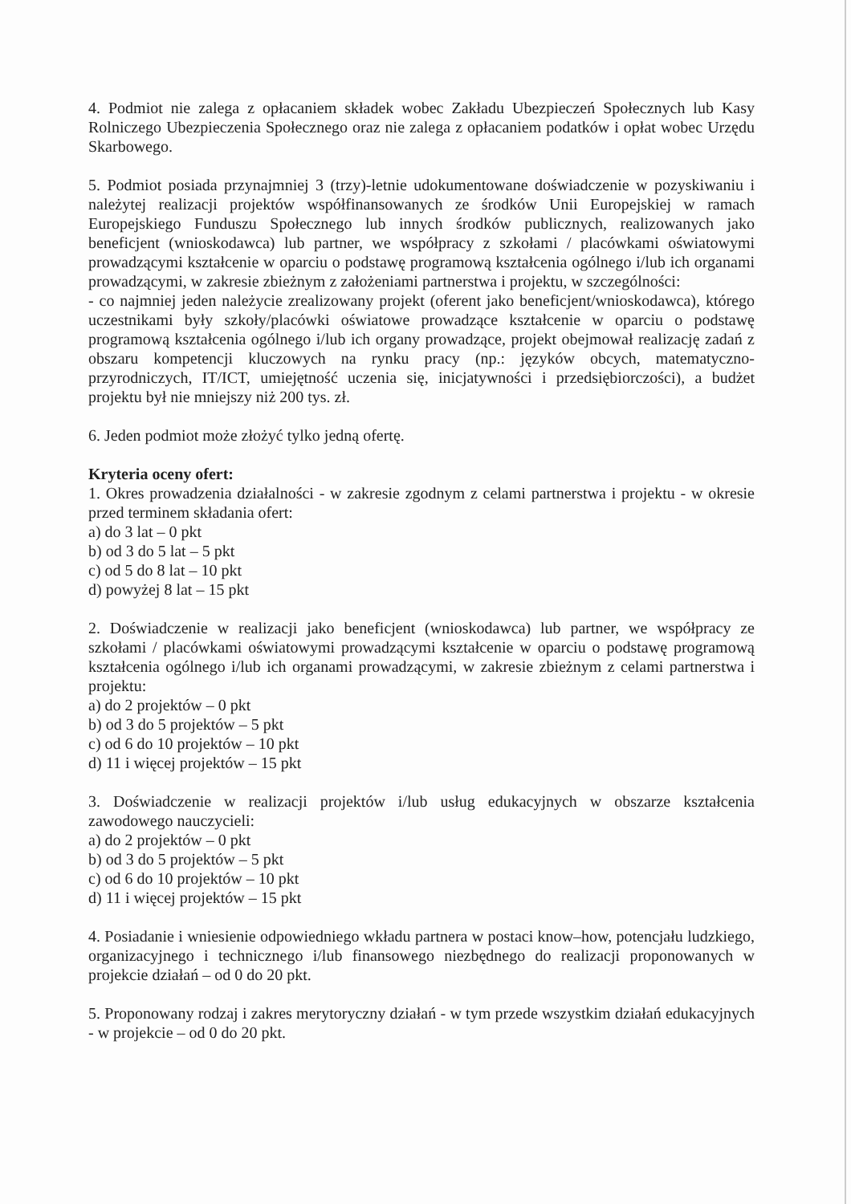4. Podmiot nie zalega z opłacaniem składek wobec Zakładu Ubezpieczeń Społecznych lub Kasy Rolniczego Ubezpieczenia Społecznego oraz nie zalega z opłacaniem podatków i opłat wobec Urzędu Skarbowego.
5. Podmiot posiada przynajmniej 3 (trzy)-letnie udokumentowane doświadczenie w pozyskiwaniu i należytej realizacji projektów współfinansowanych ze środków Unii Europejskiej w ramach Europejskiego Funduszu Społecznego lub innych środków publicznych, realizowanych jako beneficjent (wnioskodawca) lub partner, we współpracy z szkołami / placówkami oświatowymi prowadzącymi kształcenie w oparciu o podstawę programową kształcenia ogólnego i/lub ich organami prowadzącymi, w zakresie zbieżnym z założeniami partnerstwa i projektu, w szczególności:
- co najmniej jeden należycie zrealizowany projekt (oferent jako beneficjent/wnioskodawca), którego uczestnikami były szkoły/placówki oświatowe prowadzące kształcenie w oparciu o podstawę programową kształcenia ogólnego i/lub ich organy prowadzące, projekt obejmował realizację zadań z obszaru kompetencji kluczowych na rynku pracy (np.: języków obcych, matematyczno-przyrodniczych, IT/ICT, umiejętność uczenia się, inicjatywności i przedsiębiorczości), a budżet projektu był nie mniejszy niż 200 tys. zł.
6. Jeden podmiot może złożyć tylko jedną ofertę.
Kryteria oceny ofert:
1. Okres prowadzenia działalności - w zakresie zgodnym z celami partnerstwa i projektu - w okresie przed terminem składania ofert:
a) do 3 lat – 0 pkt
b) od 3 do 5 lat – 5 pkt
c) od 5 do 8 lat – 10 pkt
d) powyżej 8 lat – 15 pkt
2. Doświadczenie w realizacji jako beneficjent (wnioskodawca) lub partner, we współpracy ze szkołami / placówkami oświatowymi prowadzącymi kształcenie w oparciu o podstawę programową kształcenia ogólnego i/lub ich organami prowadzącymi, w zakresie zbieżnym z celami partnerstwa i projektu:
a) do 2 projektów – 0 pkt
b) od 3 do 5 projektów – 5 pkt
c) od 6 do 10 projektów – 10 pkt
d) 11 i więcej projektów – 15 pkt
3. Doświadczenie w realizacji projektów i/lub usług edukacyjnych w obszarze kształcenia zawodowego nauczycieli:
a) do 2 projektów – 0 pkt
b) od 3 do 5 projektów – 5 pkt
c) od 6 do 10 projektów – 10 pkt
d) 11 i więcej projektów – 15 pkt
4. Posiadanie i wniesienie odpowiedniego wkładu partnera w postaci know–how, potencjału ludzkiego, organizacyjnego i technicznego i/lub finansowego niezbędnego do realizacji proponowanych w projekcie działań – od 0 do 20 pkt.
5. Proponowany rodzaj i zakres merytoryczny działań - w tym przede wszystkim działań edukacyjnych - w projekcie – od 0 do 20 pkt.